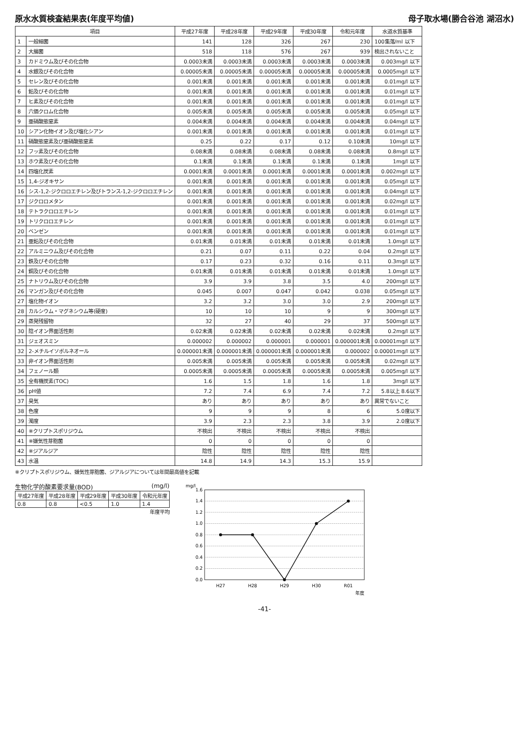原水水質検査結果表(年度平均値) 母子取水場(勝合谷池 湖沼水)
| 項目 | | 平成27年度 | 平成28年度 | 平成29年度 | 平成30年度 | 令和元年度 | 水道水質基準 |
| --- | --- | --- | --- | --- | --- | --- | --- |
| 1 | 一般細菌 | 141 | 128 | 326 | 267 | 230 | 100集落/ml 以下 |
| 2 | 大腸菌 | 518 | 118 | 576 | 267 | 939 | 検出されないこと |
| 3 | カドミウム及びその化合物 | 0.0003未満 | 0.0003未満 | 0.0003未満 | 0.0003未満 | 0.0003未満 | 0.003mg/l 以下 |
| 4 | 水銀及びその化合物 | 0.00005未満 | 0.00005未満 | 0.00005未満 | 0.00005未満 | 0.00005未満 | 0.0005mg/l 以下 |
| 5 | セレン及びその化合物 | 0.001未満 | 0.001未満 | 0.001未満 | 0.001未満 | 0.001未満 | 0.01mg/l 以下 |
| 6 | 鉛及びその化合物 | 0.001未満 | 0.001未満 | 0.001未満 | 0.001未満 | 0.001未満 | 0.01mg/l 以下 |
| 7 | ヒ素及びその化合物 | 0.001未満 | 0.001未満 | 0.001未満 | 0.001未満 | 0.001未満 | 0.01mg/l 以下 |
| 8 | 六価クロム化合物 | 0.005未満 | 0.005未満 | 0.005未満 | 0.005未満 | 0.005未満 | 0.05mg/l 以下 |
| 9 | 亜硝酸態窒素 | 0.004未満 | 0.004未満 | 0.004未満 | 0.004未満 | 0.004未満 | 0.04mg/l 以下 |
| 10 | シアン化物イオン及び塩化シアン | 0.001未満 | 0.001未満 | 0.001未満 | 0.001未満 | 0.001未満 | 0.01mg/l 以下 |
| 11 | 硝酸態窒素及び亜硝酸態窒素 | 0.25 | 0.22 | 0.17 | 0.12 | 0.10未満 | 10mg/l 以下 |
| 12 | フッ素及びその化合物 | 0.08未満 | 0.08未満 | 0.08未満 | 0.08未満 | 0.08未満 | 0.8mg/l 以下 |
| 13 | ホウ素及びその化合物 | 0.1未満 | 0.1未満 | 0.1未満 | 0.1未満 | 0.1未満 | 1mg/l 以下 |
| 14 | 四塩化炭素 | 0.0001未満 | 0.0001未満 | 0.0001未満 | 0.0001未満 | 0.0001未満 | 0.002mg/l 以下 |
| 15 | 1,4-ジオキサン | 0.001未満 | 0.001未満 | 0.001未満 | 0.001未満 | 0.001未満 | 0.05mg/l 以下 |
| 16 | シス-1,2-ジクロロエチレン及びトランス-1,2-ジクロロエチレン | 0.001未満 | 0.001未満 | 0.001未満 | 0.001未満 | 0.001未満 | 0.04mg/l 以下 |
| 17 | ジクロロメタン | 0.001未満 | 0.001未満 | 0.001未満 | 0.001未満 | 0.001未満 | 0.02mg/l 以下 |
| 18 | テトラクロロエチレン | 0.001未満 | 0.001未満 | 0.001未満 | 0.001未満 | 0.001未満 | 0.01mg/l 以下 |
| 19 | トリクロロエチレン | 0.001未満 | 0.001未満 | 0.001未満 | 0.001未満 | 0.001未満 | 0.01mg/l 以下 |
| 20 | ベンゼン | 0.001未満 | 0.001未満 | 0.001未満 | 0.001未満 | 0.001未満 | 0.01mg/l 以下 |
| 21 | 亜鉛及びその化合物 | 0.01未満 | 0.01未満 | 0.01未満 | 0.01未満 | 0.01未満 | 1.0mg/l 以下 |
| 22 | アルミニウム及びその化合物 | 0.21 | 0.07 | 0.11 | 0.22 | 0.04 | 0.2mg/l 以下 |
| 23 | 鉄及びその化合物 | 0.17 | 0.23 | 0.32 | 0.16 | 0.11 | 0.3mg/l 以下 |
| 24 | 銅及びその化合物 | 0.01未満 | 0.01未満 | 0.01未満 | 0.01未満 | 0.01未満 | 1.0mg/l 以下 |
| 25 | ナトリウム及びその化合物 | 3.9 | 3.9 | 3.8 | 3.5 | 4.0 | 200mg/l 以下 |
| 26 | マンガン及びその化合物 | 0.045 | 0.007 | 0.047 | 0.042 | 0.038 | 0.05mg/l 以下 |
| 27 | 塩化物イオン | 3.2 | 3.2 | 3.0 | 3.0 | 2.9 | 200mg/l 以下 |
| 28 | カルシウム・マグネシウム等(硬度) | 10 | 10 | 10 | 9 | 9 | 300mg/l 以下 |
| 29 | 蒸発残留物 | 32 | 27 | 40 | 29 | 37 | 500mg/l 以下 |
| 30 | 陰イオン界面活性剤 | 0.02未満 | 0.02未満 | 0.02未満 | 0.02未満 | 0.02未満 | 0.2mg/l 以下 |
| 31 | ジェオスミン | 0.000002 | 0.000002 | 0.000001 | 0.000001 | 0.000001未満 | 0.00001mg/l 以下 |
| 32 | 2-メチルイソボルネオール | 0.000001未満 | 0.000001未満 | 0.000001未満 | 0.000001未満 | 0.000002 | 0.00001mg/l 以下 |
| 33 | 非イオン界面活性剤 | 0.005未満 | 0.005未満 | 0.005未満 | 0.005未満 | 0.005未満 | 0.02mg/l 以下 |
| 34 | フェノール類 | 0.0005未満 | 0.0005未満 | 0.0005未満 | 0.0005未満 | 0.0005未満 | 0.005mg/l 以下 |
| 35 | 全有機炭素(TOC) | 1.6 | 1.5 | 1.8 | 1.6 | 1.8 | 3mg/l 以下 |
| 36 | pH値 | 7.2 | 7.4 | 6.9 | 7.4 | 7.2 | 5.8以上 8.6以下 |
| 37 | 臭気 | あり | あり | あり | あり | あり | 異常でないこと |
| 38 | 色度 | 9 | 9 | 9 | 8 | 6 | 5.0度以下 |
| 39 | 濁度 | 3.9 | 2.3 | 2.3 | 3.8 | 3.9 | 2.0度以下 |
| 40 | ※クリプトスポリジウム | 不検出 | 不検出 | 不検出 | 不検出 | 不検出 | |
| 41 | ※嫌気性芽胞菌 | 0 | 0 | 0 | 0 | 0 | |
| 42 | ※ジアルジア | 陰性 | 陰性 | 陰性 | 陰性 | 陰性 | |
| 43 | 水温 | 14.8 | 14.9 | 14.3 | 15.3 | 15.9 | |
※クリプトスポリジウム、嫌気性芽胞菌、ジアルジアについては年間最高値を記載
生物化学的酸素要求量(BOD) (mg/l)
| 平成27年度 | 平成28年度 | 平成29年度 | 平成30年度 | 令和元年度 |
| --- | --- | --- | --- | --- |
| 0.8 | 0.8 | <0.5 | 1.0 | 1.4 |
年度平均
mg/l
1.6
1.4
1.2
1.0
0.8
0.6
0.4
0.2
0.0
H27
H28
H29
H30
R01
年度
-41-